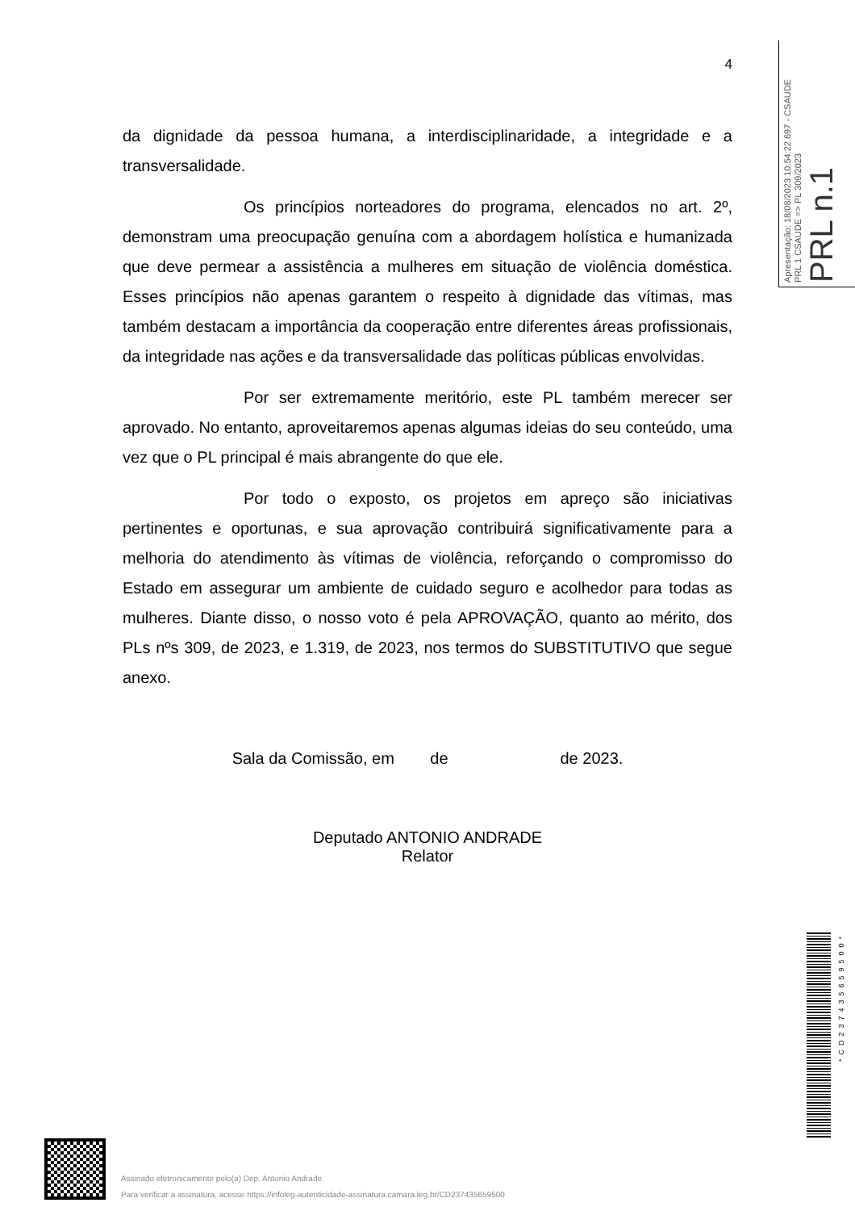Apresentação: 18/08/2023 10:54:22.697 - CSAUDE
PRL 1 CSAUDE => PL 309/2023
PRL n.1
4
da dignidade da pessoa humana, a interdisciplinaridade, a integridade e a transversalidade.
Os princípios norteadores do programa, elencados no art. 2º, demonstram uma preocupação genuína com a abordagem holística e humanizada que deve permear a assistência a mulheres em situação de violência doméstica. Esses princípios não apenas garantem o respeito à dignidade das vítimas, mas também destacam a importância da cooperação entre diferentes áreas profissionais, da integridade nas ações e da transversalidade das políticas públicas envolvidas.
Por ser extremamente meritório, este PL também merecer ser aprovado. No entanto, aproveitaremos apenas algumas ideias do seu conteúdo, uma vez que o PL principal é mais abrangente do que ele.
Por todo o exposto, os projetos em apreço são iniciativas pertinentes e oportunas, e sua aprovação contribuirá significativamente para a melhoria do atendimento às vítimas de violência, reforçando o compromisso do Estado em assegurar um ambiente de cuidado seguro e acolhedor para todas as mulheres. Diante disso, o nosso voto é pela APROVAÇÃO, quanto ao mérito, dos PLs nºs 309, de 2023, e 1.319, de 2023, nos termos do SUBSTITUTIVO que segue anexo.
Sala da Comissão, em de de 2023.
Deputado ANTONIO ANDRADE
Relator
*CD237435659500*
Assinado eletronicamente pelo(a) Dep. Antonio Andrade
Para verificar a assinatura, acesse https://infoleg-autenticidade-assinatura.camara.leg.br/CD237435659500